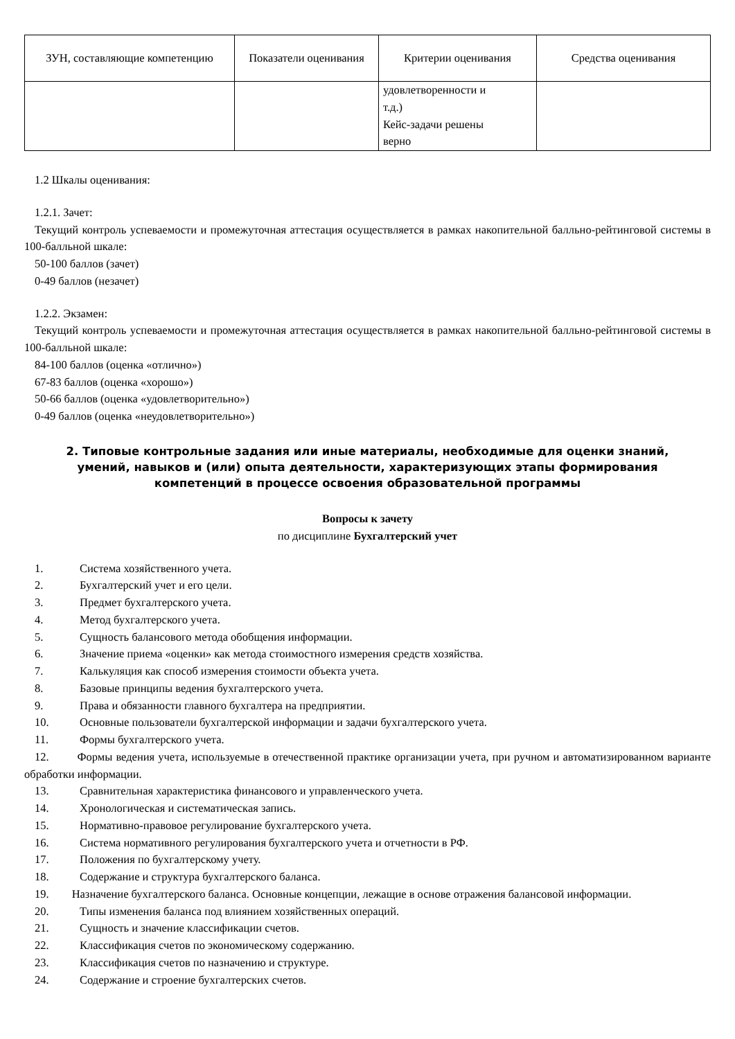| ЗУН, составляющие компетенцию | Показатели оценивания | Критерии оценивания | Средства оценивания |
| --- | --- | --- | --- |
| | | удовлетворенности и т.д.) Кейс-задачи решены верно | |
1.2 Шкалы оценивания:
1.2.1. Зачет:
Текущий контроль успеваемости и промежуточная аттестация осуществляется в рамках накопительной балльно-рейтинговой системы в 100-балльной шкале:
50-100 баллов (зачет)
0-49 баллов (незачет)
1.2.2. Экзамен:
Текущий контроль успеваемости и промежуточная аттестация осуществляется в рамках накопительной балльно-рейтинговой системы в 100-балльной шкале:
84-100 баллов (оценка «отлично»)
67-83 баллов (оценка «хорошо»)
50-66 баллов (оценка «удовлетворительно»)
0-49 баллов (оценка «неудовлетворительно»)
2. Типовые контрольные задания или иные материалы, необходимые для оценки знаний, умений, навыков и (или) опыта деятельности, характеризующих этапы формирования компетенций в процессе освоения образовательной программы
Вопросы к зачету
по дисциплине Бухгалтерский учет
1. Система хозяйственного учета.
2. Бухгалтерский учет и его цели.
3. Предмет бухгалтерского учета.
4. Метод бухгалтерского учета.
5. Сущность балансового метода обобщения информации.
6. Значение приема «оценки» как метода стоимостного измерения средств хозяйства.
7. Калькуляция как способ измерения стоимости объекта учета.
8. Базовые принципы ведения бухгалтерского учета.
9. Права и обязанности главного бухгалтера на предприятии.
10. Основные пользователи бухгалтерской информации и задачи бухгалтерского учета.
11. Формы бухгалтерского учета.
12. Формы ведения учета, используемые в отечественной практике организации учета, при ручном и автоматизированном варианте обработки информации.
13. Сравнительная характеристика финансового и управленческого учета.
14. Хронологическая и систематическая запись.
15. Нормативно-правовое регулирование бухгалтерского учета.
16. Система нормативного регулирования бухгалтерского учета и отчетности в РФ.
17. Положения по бухгалтерскому учету.
18. Содержание и структура бухгалтерского баланса.
19. Назначение бухгалтерского баланса. Основные концепции, лежащие в основе отражения балансовой информации.
20. Типы изменения баланса под влиянием хозяйственных операций.
21. Сущность и значение классификации счетов.
22. Классификация счетов по экономическому содержанию.
23. Классификация счетов по назначению и структуре.
24. Содержание и строение бухгалтерских счетов.